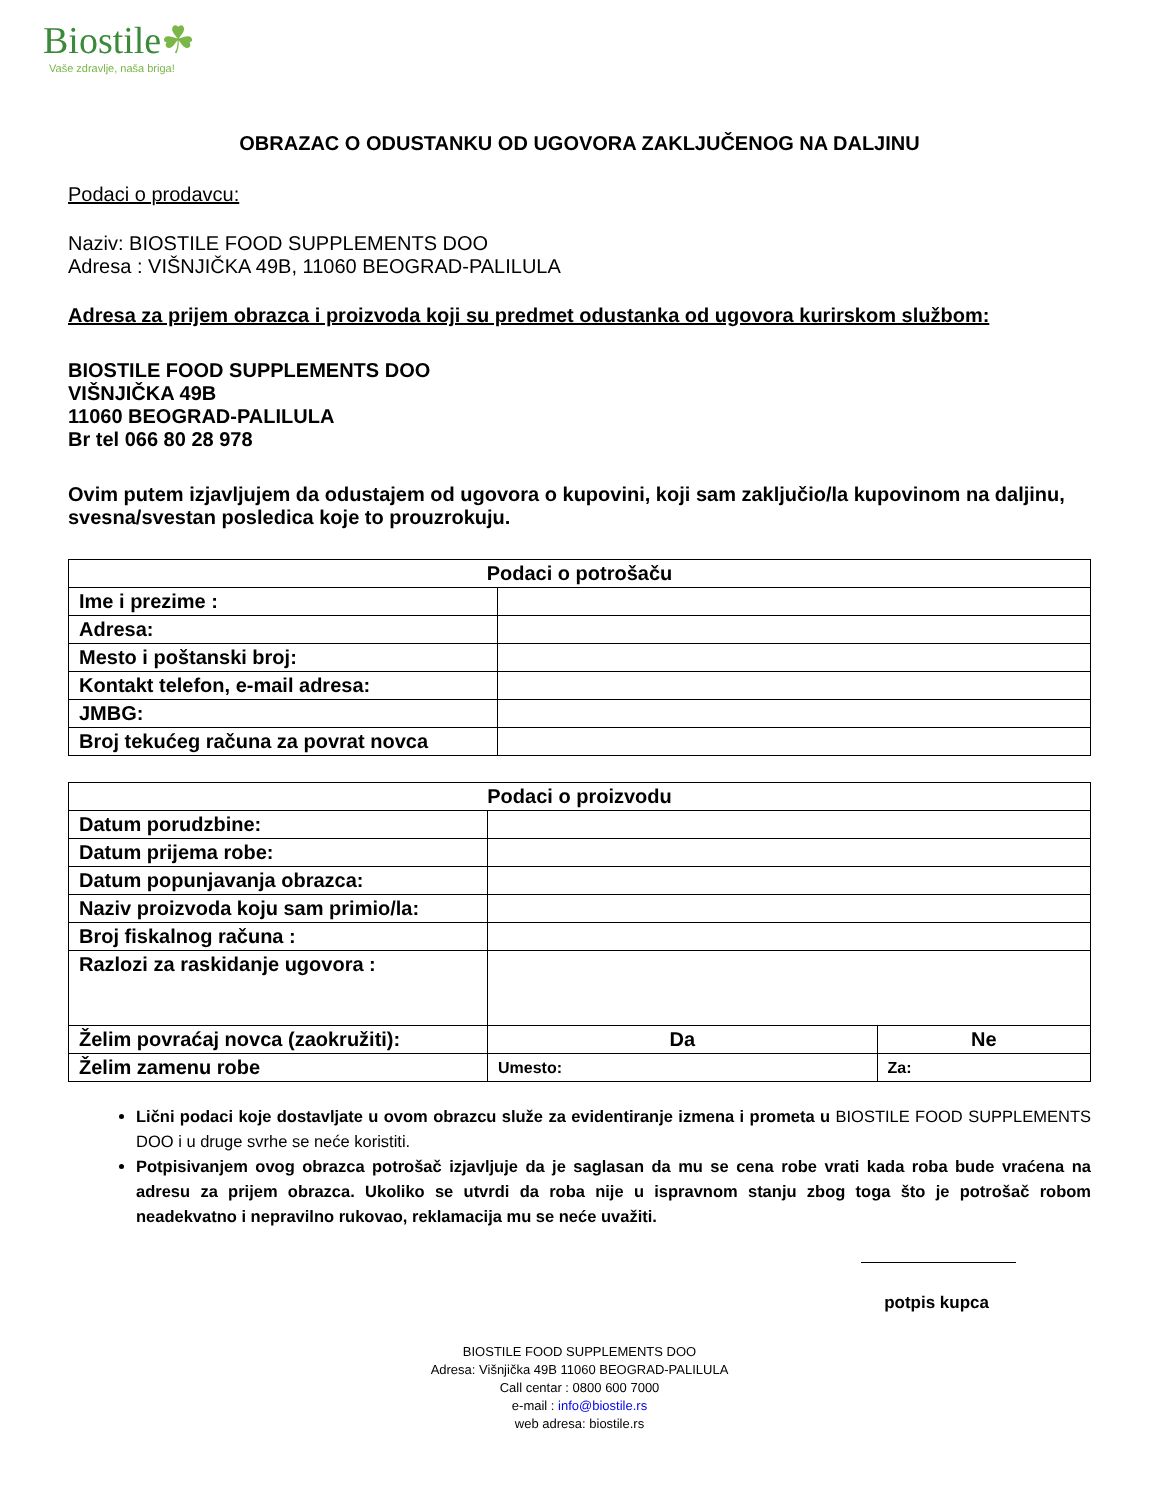Biostile☘
Vaše zdravlje, naša briga!
OBRAZAC O ODUSTANKU OD UGOVORA ZAKLJUČENOG NA DALJINU
Podaci o prodavcu:
Naziv: BIOSTILE FOOD SUPPLEMENTS DOO
Adresa : VIŠNJIČKA 49B, 11060 BEOGRAD-PALILULA
Adresa za prijem obrazca i proizvoda koji su predmet odustanka od ugovora kurirskom službom:
BIOSTILE FOOD SUPPLEMENTS DOO
VIŠNJIČKA 49B
11060 BEOGRAD-PALILULA
Br tel 066 80 28 978
Ovim putem izjavljujem da odustajem od ugovora o kupovini, koji sam zaključio/la kupovinom na daljinu, svesna/svestan posledica koje to prouzrokuju.
| Podaci o potrošaču | |
| --- | --- |
| Ime i prezime : | |
| Adresa: | |
| Mesto i poštanski broj: | |
| Kontakt telefon, e-mail adresa: | |
| JMBG: | |
| Broj tekućeg računa za povrat novca | |
| Podaci o proizvodu | | |
| --- | --- | --- |
| Datum porudzbine: | | |
| Datum prijema robe: | | |
| Datum popunjavanja obrazca: | | |
| Naziv proizvoda koju sam primio/la: | | |
| Broj fiskalnog računa : | | |
| Razlozi za raskidanje ugovora : | | |
| Želim povraćaj novca (zaokružiti): | Da | Ne |
| Želim zamenu robe | Umesto: | Za: |
Lični podaci koje dostavljate u ovom obrazcu služe za evidentiranje izmena i prometa u BIOSTILE FOOD SUPPLEMENTS DOO i u druge svrhe se neće koristiti.
Potpisivanjem ovog obrazca potrošač izjavljuje da je saglasan da mu se cena robe vrati kada roba bude vraćena na adresu za prijem obrazca. Ukoliko se utvrdi da roba nije u ispravnom stanju zbog toga što je potrošač robom neadekvatno i nepravilno rukovao, reklamacija mu se neće uvažiti.
potpis kupca
BIOSTILE FOOD SUPPLEMENTS DOO
Adresa: Višnjička 49B 11060 BEOGRAD-PALILULA
Call centar : 0800 600 7000
e-mail : info@biostile.rs
web adresa: biostile.rs